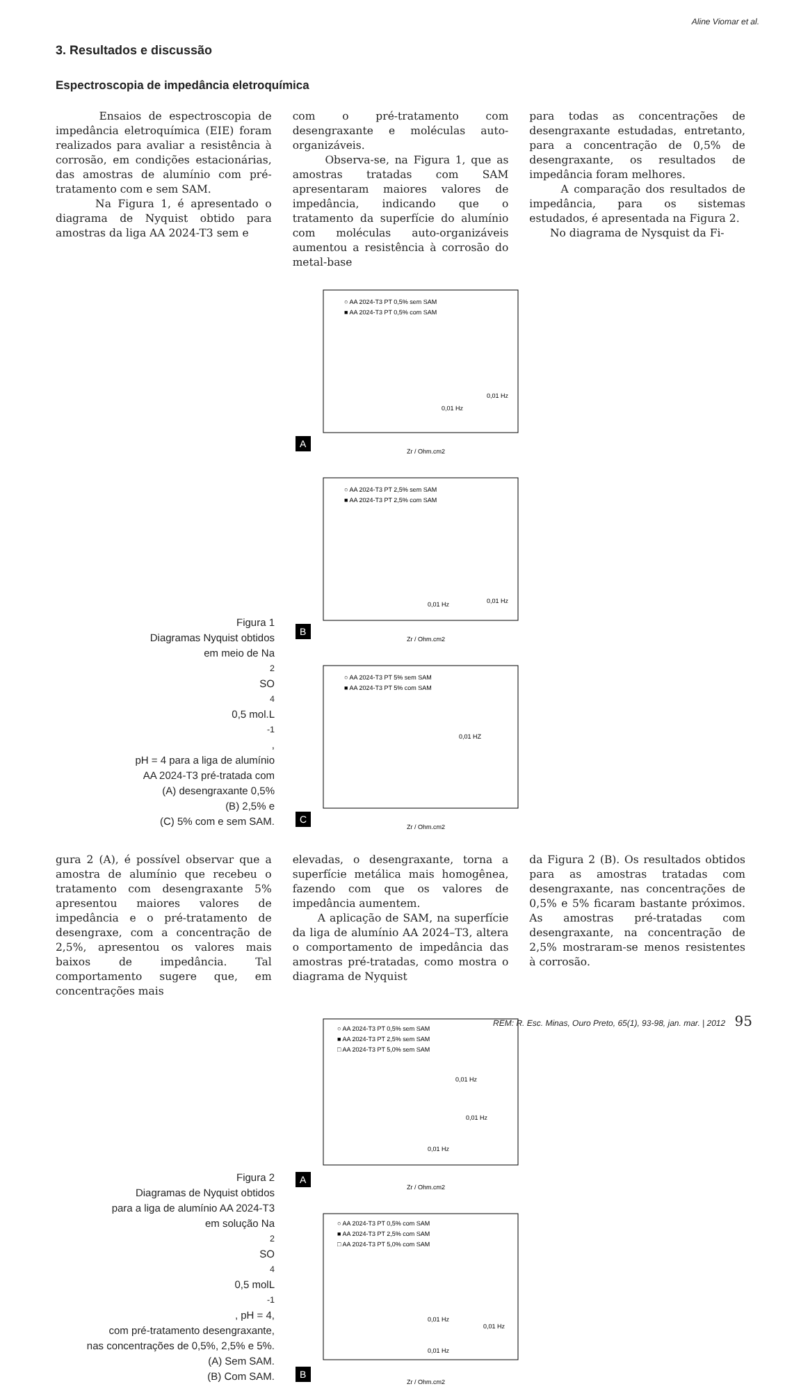Aline Viomar et al.
3. Resultados e discussão
Espectroscopia de impedância eletroquímica
Ensaios de espectroscopia de impedância eletroquímica (EIE) foram realizados para avaliar a resistência à corrosão, em condições estacionárias, das amostras de alumínio com pré-tratamento com e sem SAM.
Na Figura 1, é apresentado o diagrama de Nyquist obtido para amostras da liga AA 2024-T3 sem e
com o pré-tratamento com desengraxante e moléculas auto-organizáveis.
Observa-se, na Figura 1, que as amostras tratadas com SAM apresentaram maiores valores de impedância, indicando que o tratamento da superfície do alumínio com moléculas auto-organizáveis aumentou a resistência à corrosão do metal-base
para todas as concentrações de desengraxante estudadas, entretanto, para a concentração de 0,5% de desengraxante, os resultados de impedância foram melhores.
A comparação dos resultados de impedância, para os sistemas estudados, é apresentada na Figura 2.
No diagrama de Nysquist da Fi-
Figura 1
Diagramas Nyquist obtidos
em meio de Na<sub>2</sub>SO<sub>4</sub> 0,5 mol.L<sup>-1</sup>,
pH = 4 para a liga de alumínio
AA 2024-T3 pré-tratada com
(A) desengraxante 0,5%
(B) 2,5% e
(C) 5% com e sem SAM.
○ AA 2024-T3 PT 0,5% sem SAM
■ AA 2024-T3 PT 0,5% com SAM
Zr / Ohm.cm2
0,01 Hz
0,01 Hz
A
○ AA 2024-T3 PT 2,5% sem SAM
■ AA 2024-T3 PT 2,5% com SAM
Zr / Ohm.cm2
0,01 Hz
0,01 Hz
B
○ AA 2024-T3 PT 5% sem SAM
■ AA 2024-T3 PT 5% com SAM
Zr / Ohm.cm2
0,01 HZ
C
gura 2 (A), é possível observar que a amostra de alumínio que recebeu o tratamento com desengraxante 5% apresentou maiores valores de impedância e o pré-tratamento de desengraxe, com a concentração de 2,5%, apresentou os valores mais baixos de impedância. Tal comportamento sugere que, em concentrações mais
elevadas, o desengraxante, torna a superfície metálica mais homogênea, fazendo com que os valores de impedância aumentem.
A aplicação de SAM, na superfície da liga de alumínio AA 2024–T3, altera o comportamento de impedância das amostras pré-tratadas, como mostra o diagrama de Nyquist
da Figura 2 (B). Os resultados obtidos para as amostras tratadas com desengraxante, nas concentrações de 0,5% e 5% ficaram bastante próximos. As amostras pré-tratadas com desengraxante, na concentração de 2,5% mostraram-se menos resistentes à corrosão.
Figura 2
Diagramas de Nyquist obtidos
para a liga de alumínio AA 2024-T3
em solução Na<sub>2</sub>SO<sub>4</sub> 0,5 molL<sup>-1</sup>, pH = 4,
com pré-tratamento desengraxante,
nas concentrações de 0,5%, 2,5% e 5%.
(A) Sem SAM.
(B) Com SAM.
○ AA 2024-T3 PT 0,5% sem SAM
■ AA 2024-T3 PT 2,5% sem SAM
□ AA 2024-T3 PT 5,0% sem SAM
0,01 Hz
0,01 Hz
0,01 Hz
Zr / Ohm.cm2
A
○ AA 2024-T3 PT 0,5% com SAM
■ AA 2024-T3 PT 2,5% com SAM
□ AA 2024-T3 PT 5,0% com SAM
0,01 Hz
0,01 Hz
0,01 Hz
Zr / Ohm.cm2
B
REM: R. Esc. Minas, Ouro Preto, 65(1), 93-98, jan. mar. | 2012 95